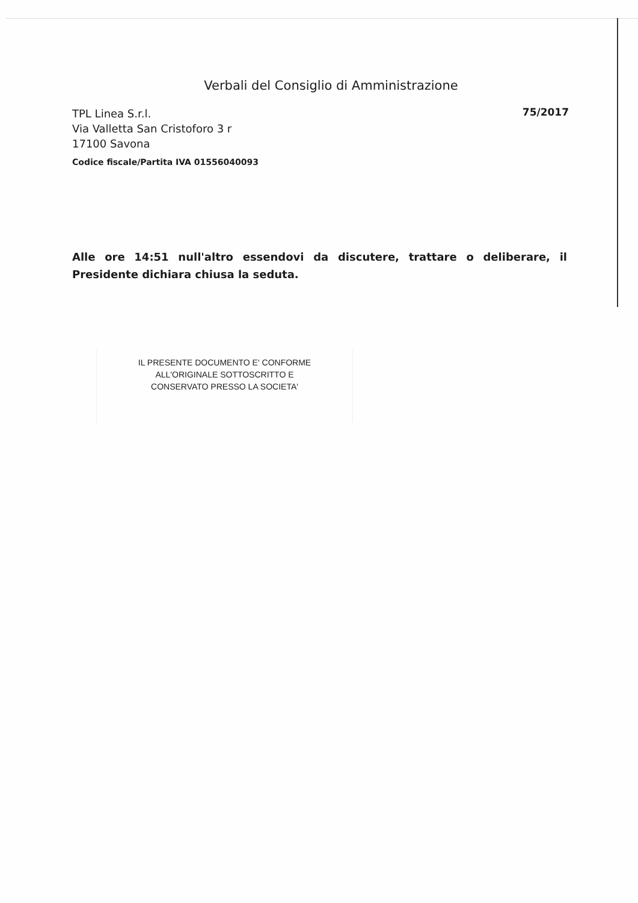Verbali del Consiglio di Amministrazione
TPL Linea S.r.l.
Via Valletta San Cristoforo 3 r
17100 Savona
Codice fiscale/Partita IVA 01556040093
75/2017
Alle ore 14:51 null'altro essendovi da discutere, trattare o deliberare, il Presidente dichiara chiusa la seduta.
IL PRESENTE DOCUMENTO E' CONFORME
ALL'ORIGINALE SOTTOSCRITTO E
CONSERVATO PRESSO LA SOCIETA'